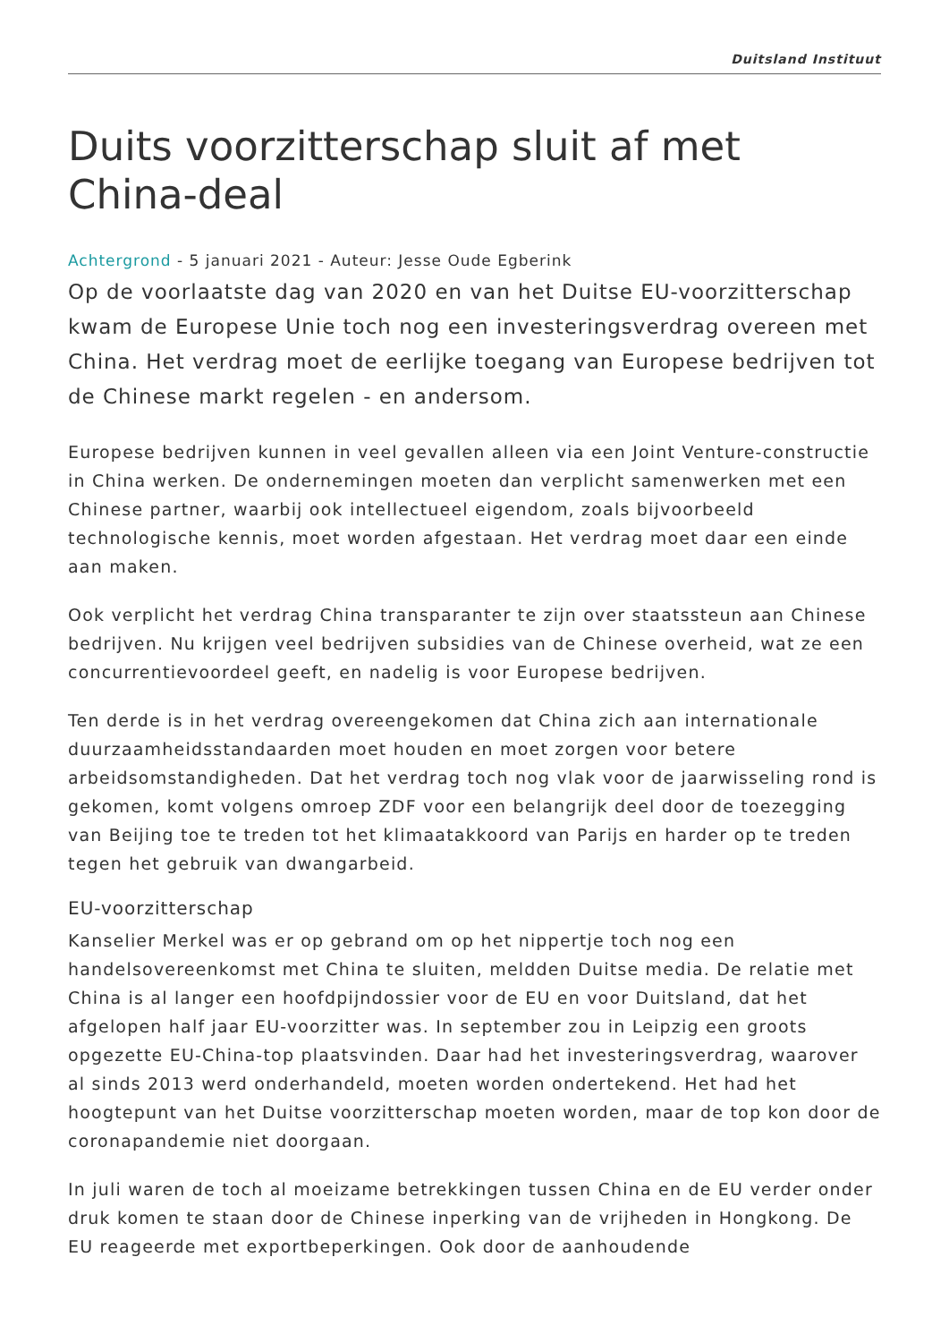Duitsland Instituut
Duits voorzitterschap sluit af met China-deal
Achtergrond - 5 januari 2021 - Auteur: Jesse Oude Egberink
Op de voorlaatste dag van 2020 en van het Duitse EU-voorzitterschap kwam de Europese Unie toch nog een investeringsverdrag overeen met China. Het verdrag moet de eerlijke toegang van Europese bedrijven tot de Chinese markt regelen - en andersom.
Europese bedrijven kunnen in veel gevallen alleen via een Joint Venture-constructie in China werken. De ondernemingen moeten dan verplicht samenwerken met een Chinese partner, waarbij ook intellectueel eigendom, zoals bijvoorbeeld technologische kennis, moet worden afgestaan. Het verdrag moet daar een einde aan maken.
Ook verplicht het verdrag China transparanter te zijn over staatssteun aan Chinese bedrijven. Nu krijgen veel bedrijven subsidies van de Chinese overheid, wat ze een concurrentievoordeel geeft, en nadelig is voor Europese bedrijven.
Ten derde is in het verdrag overeengekomen dat China zich aan internationale duurzaamheidsstandaarden moet houden en moet zorgen voor betere arbeidsomstandigheden. Dat het verdrag toch nog vlak voor de jaarwisseling rond is gekomen, komt volgens omroep ZDF voor een belangrijk deel door de toezegging van Beijing toe te treden tot het klimaatakkoord van Parijs en harder op te treden tegen het gebruik van dwangarbeid.
EU-voorzitterschap
Kanselier Merkel was er op gebrand om op het nippertje toch nog een handelsovereenkomst met China te sluiten, meldden Duitse media. De relatie met China is al langer een hoofdpijndossier voor de EU en voor Duitsland, dat het afgelopen half jaar EU-voorzitter was. In september zou in Leipzig een groots opgezette EU-China-top plaatsvinden. Daar had het investeringsverdrag, waarover al sinds 2013 werd onderhandeld, moeten worden ondertekend. Het had het hoogtepunt van het Duitse voorzitterschap moeten worden, maar de top kon door de coronapandemie niet doorgaan.
In juli waren de toch al moeizame betrekkingen tussen China en de EU verder onder druk komen te staan door de Chinese inperking van de vrijheden in Hongkong. De EU reageerde met exportbeperkingen. Ook door de aanhoudende